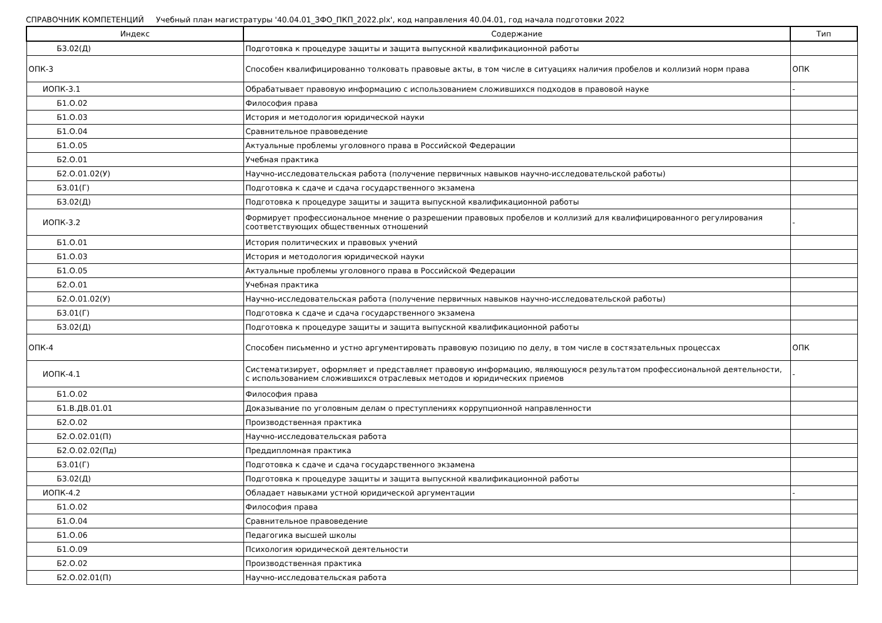СПРАВОЧНИК КОМПЕТЕНЦИЙ Учебный план магистратуры '40.04.01_ЗФО_ПКП_2022.plx', код направления 40.04.01, год начала подготовки 2022
| Индекс | Содержание | Тип |
| --- | --- | --- |
| Б3.02(Д) | Подготовка к процедуре защиты и защита выпускной квалификационной работы | |
| ОПК-3 | Способен квалифицированно толковать правовые акты, в том числе в ситуациях наличия пробелов и коллизий норм права | ОПК |
| ИОПК-3.1 | Обрабатывает правовую информацию с использованием сложившихся подходов в правовой науке | - |
| Б1.О.02 | Философия права | |
| Б1.О.03 | История и методология юридической науки | |
| Б1.О.04 | Сравнительное правоведение | |
| Б1.О.05 | Актуальные проблемы уголовного права в Российской Федерации | |
| Б2.О.01 | Учебная практика | |
| Б2.О.01.02(У) | Научно-исследовательская работа (получение первичных навыков научно-исследовательской работы) | |
| Б3.01(Г) | Подготовка к сдаче и сдача государственного экзамена | |
| Б3.02(Д) | Подготовка к процедуре защиты и защита выпускной квалификационной работы | |
| ИОПК-3.2 | Формирует профессиональное мнение о разрешении правовых пробелов и коллизий для квалифицированного регулирования соответствующих общественных отношений | - |
| Б1.О.01 | История политических и правовых учений | |
| Б1.О.03 | История и методология юридической науки | |
| Б1.О.05 | Актуальные проблемы уголовного права в Российской Федерации | |
| Б2.О.01 | Учебная практика | |
| Б2.О.01.02(У) | Научно-исследовательская работа (получение первичных навыков научно-исследовательской работы) | |
| Б3.01(Г) | Подготовка к сдаче и сдача государственного экзамена | |
| Б3.02(Д) | Подготовка к процедуре защиты и защита выпускной квалификационной работы | |
| ОПК-4 | Способен письменно и устно аргументировать правовую позицию по делу, в том числе в состязательных процессах | ОПК |
| ИОПК-4.1 | Систематизирует, оформляет и представляет правовую информацию, являющуюся результатом профессиональной деятельности, с использованием сложившихся отраслевых методов и юридических приемов | - |
| Б1.О.02 | Философия права | |
| Б1.В.ДВ.01.01 | Доказывание по уголовным делам о преступлениях коррупционной направленности | |
| Б2.О.02 | Производственная практика | |
| Б2.О.02.01(П) | Научно-исследовательская работа | |
| Б2.О.02.02(Пд) | Преддипломная практика | |
| Б3.01(Г) | Подготовка к сдаче и сдача государственного экзамена | |
| Б3.02(Д) | Подготовка к процедуре защиты и защита выпускной квалификационной работы | |
| ИОПК-4.2 | Обладает навыками устной юридической аргументации | - |
| Б1.О.02 | Философия права | |
| Б1.О.04 | Сравнительное правоведение | |
| Б1.О.06 | Педагогика высшей школы | |
| Б1.О.09 | Психология юридической деятельности | |
| Б2.О.02 | Производственная практика | |
| Б2.О.02.01(П) | Научно-исследовательская работа | |